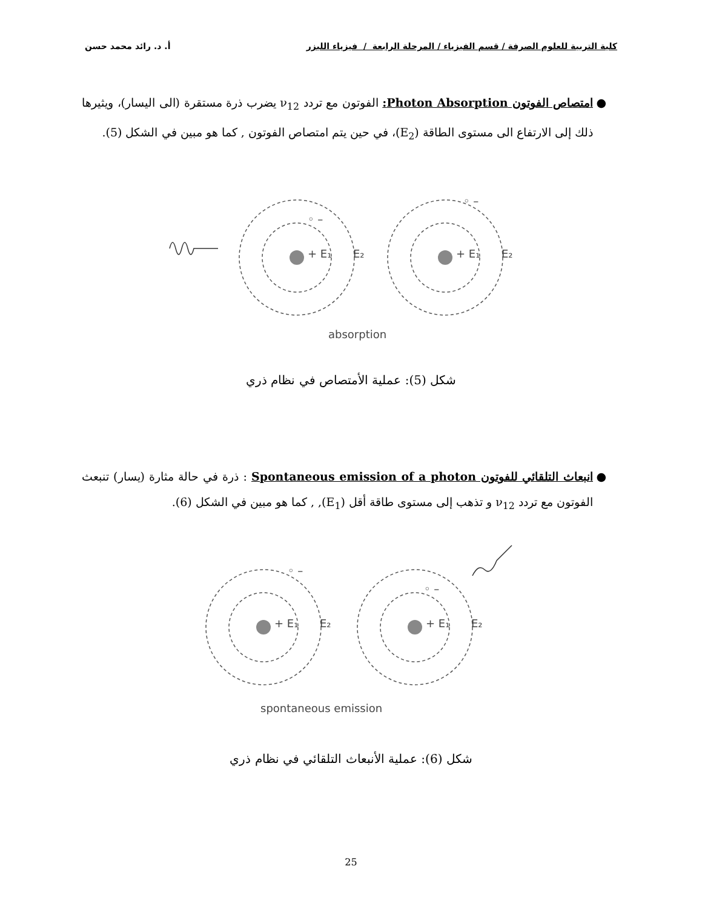كلية التربية للعلوم الصرفة / قسم الفيزياء / المرحلة الرابعة / فيزياء الليزر أ. د. رائد محمد حسن
● امتصاص الفوتون Photon Absorption: الفوتون مع تردد ν<sub>12</sub> يضرب ذرة مستقرة (الى اليسار)، ويثيرها ذلك إلى الارتفاع الى مستوى الطاقة (E<sub>2</sub>)، في حين يتم امتصاص الفوتون , كما هو مبين في الشكل (5).
+ E₁
E₂
+ E₁
E₂
◦ –
◦ –
absorption
شكل (5): عملية الأمتصاص في نظام ذري
● انبعاث التلقائي للفوتون Spontaneous emission of a photon : ذرة في حالة مثارة (يسار) تنبعث الفوتون مع تردد ν<sub>12</sub> و تذهب إلى مستوى طاقة أقل (E<sub>1</sub>), , كما هو مبين في الشكل (6).
+ E₁
E₂
+ E₁
E₂
◦ –
◦ –
spontaneous emission
شكل (6): عملية الأنبعاث التلقائي في نظام ذري
25